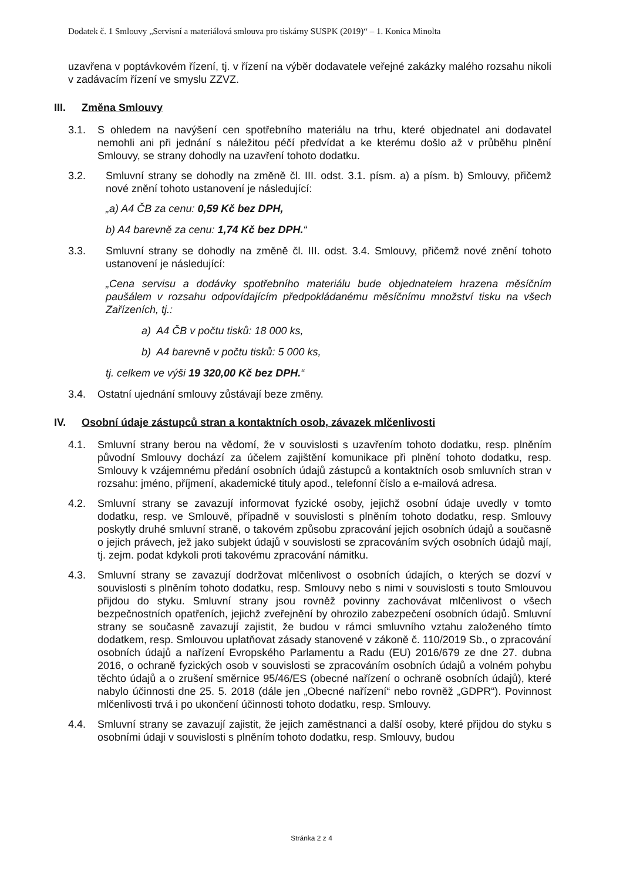Dodatek č. 1 Smlouvy „Servisní a materiálová smlouva pro tiskárny SUSPK (2019)“ – 1. Konica Minolta
uzavřena v poptávkovém řízení, tj. v řízení na výběr dodavatele veřejné zakázky malého rozsahu nikoli v zadávacím řízení ve smyslu ZZVZ.
III. Změna Smlouvy
3.1. S ohledem na navýšení cen spotřebního materiálu na trhu, které objednatel ani dodavatel nemohli ani při jednání s náležitou péčí předvídat a ke kterému došlo až v průběhu plnění Smlouvy, se strany dohodly na uzavření tohoto dodatku.
3.2. Smluvní strany se dohodly na změně čl. III. odst. 3.1. písm. a) a písm. b) Smlouvy, přičemž nové znění tohoto ustanovení je následující:
„a) A4 ČB za cenu: 0,59 Kč bez DPH,
b) A4 barevně za cenu: 1,74 Kč bez DPH.“
3.3. Smluvní strany se dohodly na změně čl. III. odst. 3.4. Smlouvy, přičemž nové znění tohoto ustanovení je následující:
„Cena servisu a dodávky spotřebního materiálu bude objednatelem hrazena měsíčním paušálem v rozsahu odpovídajícím předpokládanému měsíčnímu množství tisku na všech Zařízeních, tj.:
a) A4 ČB v počtu tisků: 18 000 ks,
b) A4 barevně v počtu tisků: 5 000 ks,
tj. celkem ve výši 19 320,00 Kč bez DPH.“
3.4. Ostatní ujednání smlouvy zůstávají beze změny.
IV. Osobní údaje zástupců stran a kontaktních osob, závazek mlčenlivosti
4.1. Smluvní strany berou na vědomí, že v souvislosti s uzavřením tohoto dodatku, resp. plněním původní Smlouvy dochází za účelem zajištění komunikace při plnění tohoto dodatku, resp. Smlouvy k vzájemnému předání osobních údajů zástupců a kontaktních osob smluvních stran v rozsahu: jméno, příjmení, akademické tituly apod., telefonní číslo a e-mailová adresa.
4.2. Smluvní strany se zavazují informovat fyzické osoby, jejichž osobní údaje uvedly v tomto dodatku, resp. ve Smlouvě, případně v souvislosti s plněním tohoto dodatku, resp. Smlouvy poskytly druhé smluvní straně, o takovém způsobu zpracování jejich osobních údajů a současně o jejich právech, jež jako subjekt údajů v souvislosti se zpracováním svých osobních údajů mají, tj. zejm. podat kdykoli proti takovému zpracování námitku.
4.3. Smluvní strany se zavazují dodržovat mlčenlivost o osobních údajích, o kterých se dozví v souvislosti s plněním tohoto dodatku, resp. Smlouvy nebo s nimi v souvislosti s touto Smlouvou přijdou do styku. Smluvní strany jsou rovněž povinny zachovávat mlčenlivost o všech bezpečnostních opatřeních, jejichž zveřejnění by ohrozilo zabezpečení osobních údajů. Smluvní strany se současně zavazují zajistit, že budou v rámci smluvního vztahu založeného tímto dodatkem, resp. Smlouvou uplatňovat zásady stanovené v zákoně č. 110/2019 Sb., o zpracování osobních údajů a nařízení Evropského Parlamentu a Radu (EU) 2016/679 ze dne 27. dubna 2016, o ochraně fyzických osob v souvislosti se zpracováním osobních údajů a volném pohybu těchto údajů a o zrušení směrnice 95/46/ES (obecné nařízení o ochraně osobních údajů), které nabylo účinnosti dne 25. 5. 2018 (dále jen „Obecné nařízení“ nebo rovněž „GDPR“). Povinnost mlčenlivosti trvá i po ukončení účinnosti tohoto dodatku, resp. Smlouvy.
4.4. Smluvní strany se zavazují zajistit, že jejich zaměstnanci a další osoby, které přijdou do styku s osobními údaji v souvislosti s plněním tohoto dodatku, resp. Smlouvy, budou
Stránka 2 z 4